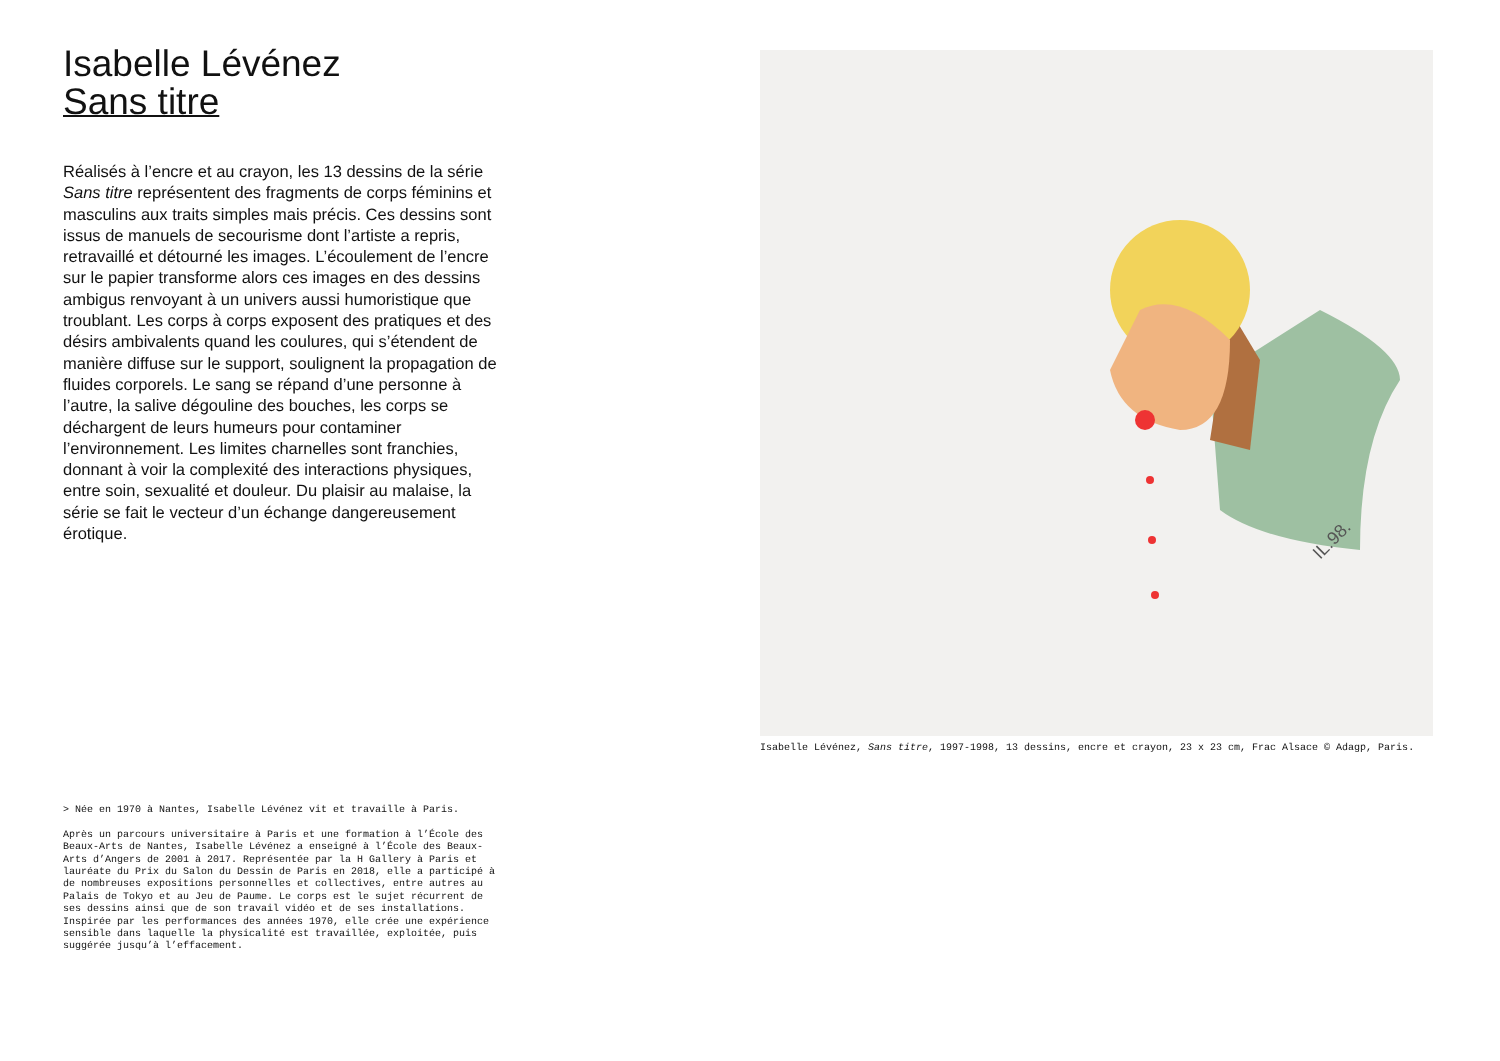Isabelle Lévénez
Sans titre
Réalisés à l’encre et au crayon, les 13 dessins de la série Sans titre représentent des fragments de corps féminins et masculins aux traits simples mais précis. Ces dessins sont issus de manuels de secourisme dont l’artiste a repris, retravaillé et détourné les images. L’écoulement de l’encre sur le papier transforme alors ces images en des dessins ambigus renvoyant à un univers aussi humoristique que troublant. Les corps à corps exposent des pratiques et des désirs ambivalents quand les coulures, qui s’étendent de manière diffuse sur le support, soulignent la propagation de fluides corporels. Le sang se répand d’une personne à l’autre, la salive dégouline des bouches, les corps se déchargent de leurs humeurs pour contaminer l’environnement. Les limites charnelles sont franchies, donnant à voir la complexité des interactions physiques, entre soin, sexualité et douleur. Du plaisir au malaise, la série se fait le vecteur d’un échange dangereusement érotique.
> Née en 1970 à Nantes, Isabelle Lévénez vit et travaille à Paris.
Après un parcours universitaire à Paris et une formation à l’École des Beaux-Arts de Nantes, Isabelle Lévénez a enseigné à l’École des Beaux-Arts d’Angers de 2001 à 2017. Représentée par la H Gallery à Paris et lauréate du Prix du Salon du Dessin de Paris en 2018, elle a participé à de nombreuses expositions personnelles et collectives, entre autres au Palais de Tokyo et au Jeu de Paume. Le corps est le sujet récurrent de ses dessins ainsi que de son travail vidéo et de ses installations. Inspirée par les performances des années 1970, elle crée une expérience sensible dans laquelle la physicalité est travaillée, exploitée, puis suggérée jusqu’à l’effacement.
IL.98.
Isabelle Lévénez, Sans titre, 1997-1998, 13 dessins, encre et crayon, 23 x 23 cm, Frac Alsace © Adagp, Paris.